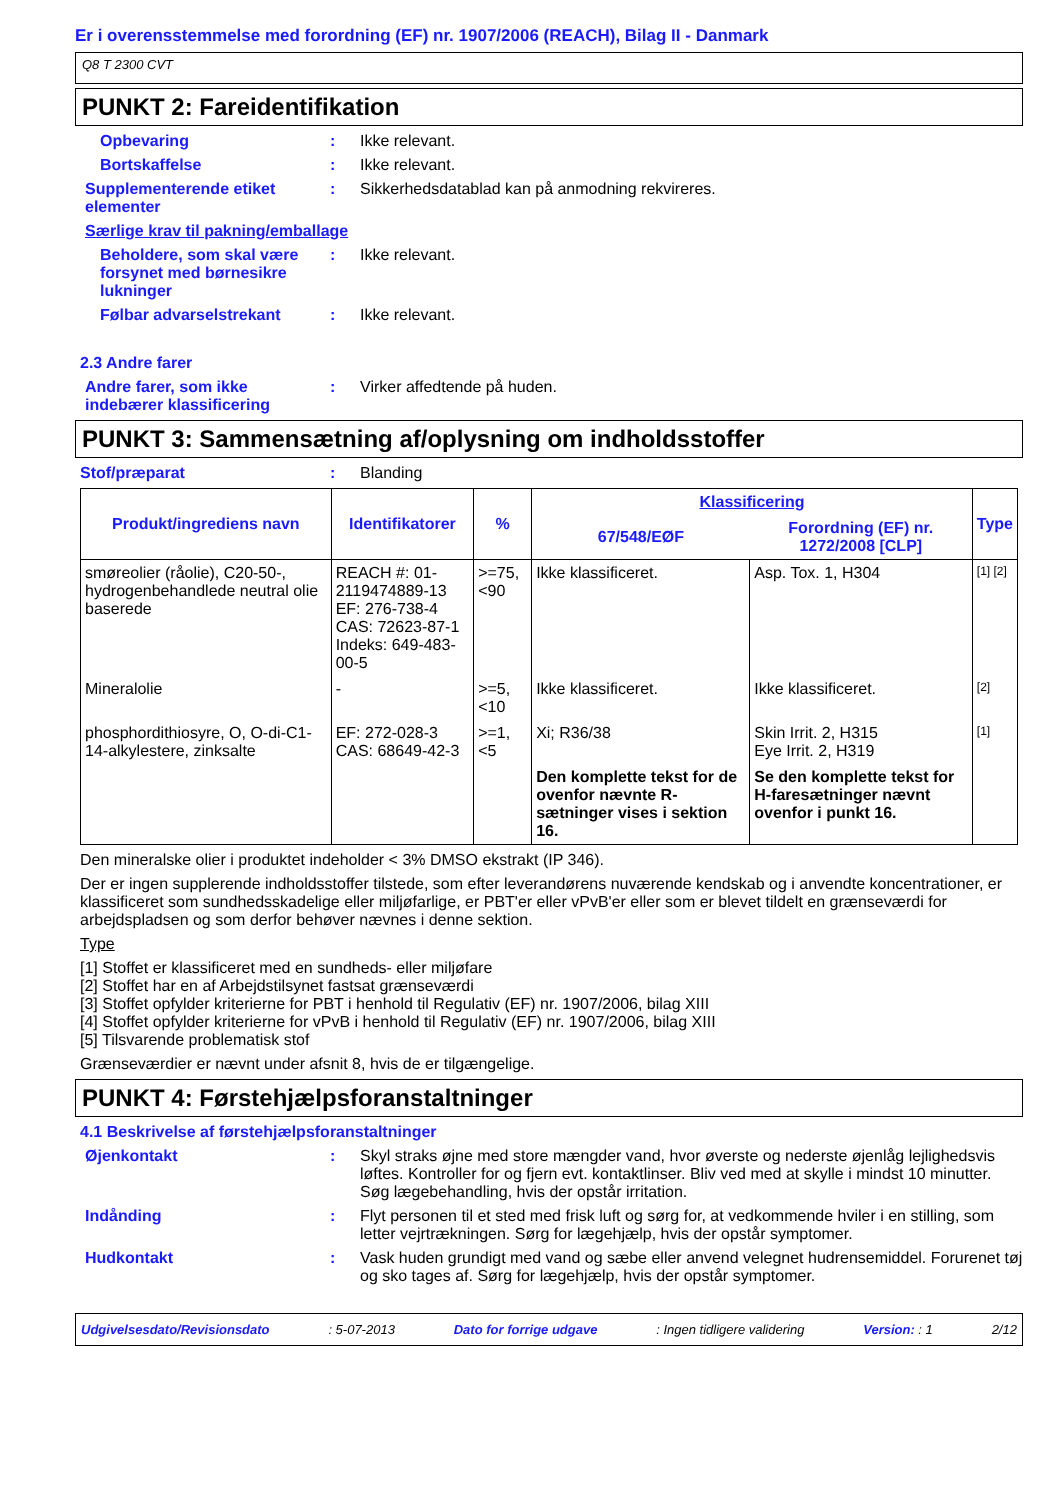Er i overensstemmelse med forordning (EF) nr. 1907/2006 (REACH), Bilag II - Danmark
Q8 T 2300 CVT
PUNKT 2: Fareidentifikation
Opbevaring : Ikke relevant.
Bortskaffelse : Ikke relevant.
Supplementerende etiket elementer
: Sikkerhedsdatablad kan på anmodning rekvireres.
Særlige krav til pakning/emballage
Beholdere, som skal være forsynet med børnesikre lukninger
: Ikke relevant.
Følbar advarselstrekant : Ikke relevant.
2.3 Andre farer
Andre farer, som ikke indebærer klassificering
: Virker affedtende på huden.
PUNKT 3: Sammensætning af/oplysning om indholdsstoffer
Stof/præparat : Blanding
| Produkt/ingrediens navn | Identifikatorer | % | Klassificering | | Type |
| --- | --- | --- | --- | --- | --- |
| | | | 67/548/EØF | Forordning (EF) nr. 1272/2008 [CLP] | |
| smøreolier (råolie), C20-50-, hydrogenbehandlede neutral olie baserede | REACH #: 01-2119474889-13 EF: 276-738-4 CAS: 72623-87-1 Indeks: 649-483-00-5 | >=75, <90 | Ikke klassificeret. | Asp. Tox. 1, H304 | [1] [2] |
| Mineralolie | - | >=5, <10 | Ikke klassificeret. | Ikke klassificeret. | [2] |
| phosphordithiosyre, O, O-di-C1-14-alkylestere, zinksalte | EF: 272-028-3 CAS: 68649-42-3 | >=1, <5 | Xi; R36/38 | Skin Irrit. 2, H315 Eye Irrit. 2, H319 | [1] |
| | | | Den komplette tekst for de ovenfor nævnte R-sætninger vises i sektion 16. | Se den komplette tekst for H-faresætninger nævnt ovenfor i punkt 16. | |
Den mineralske olier i produktet indeholder < 3% DMSO ekstrakt (IP 346).
Der er ingen supplerende indholdsstoffer tilstede, som efter leverandørens nuværende kendskab og i anvendte koncentrationer, er klassificeret som sundhedsskadelige eller miljøfarlige, er PBT'er eller vPvB'er eller som er blevet tildelt en grænseværdi for arbejdspladsen og som derfor behøver nævnes i denne sektion.
Type
[1] Stoffet er klassificeret med en sundheds- eller miljøfare
[2] Stoffet har en af Arbejdstilsynet fastsat grænseværdi
[3] Stoffet opfylder kriterierne for PBT i henhold til Regulativ (EF) nr. 1907/2006, bilag XIII
[4] Stoffet opfylder kriterierne for vPvB i henhold til Regulativ (EF) nr. 1907/2006, bilag XIII
[5] Tilsvarende problematisk stof
Grænseværdier er nævnt under afsnit 8, hvis de er tilgængelige.
PUNKT 4: Førstehjælpsforanstaltninger
4.1 Beskrivelse af førstehjælpsforanstaltninger
Øjenkontakt : Skyl straks øjne med store mængder vand, hvor øverste og nederste øjenlåg lejlighedsvis løftes. Kontroller for og fjern evt. kontaktlinser. Bliv ved med at skylle i mindst 10 minutter. Søg lægebehandling, hvis der opstår irritation.
Indånding : Flyt personen til et sted med frisk luft og sørg for, at vedkommende hviler i en stilling, som letter vejrtrækningen. Sørg for lægehjælp, hvis der opstår symptomer.
Hudkontakt : Vask huden grundigt med vand og sæbe eller anvend velegnet hudrensemiddel. Forurenet tøj og sko tages af. Sørg for lægehjælp, hvis der opstår symptomer.
Udgivelsesdato/Revisionsdato : 5-07-2013 Dato for forrige udgave : Ingen tidligere validering Version: : 1 2/12